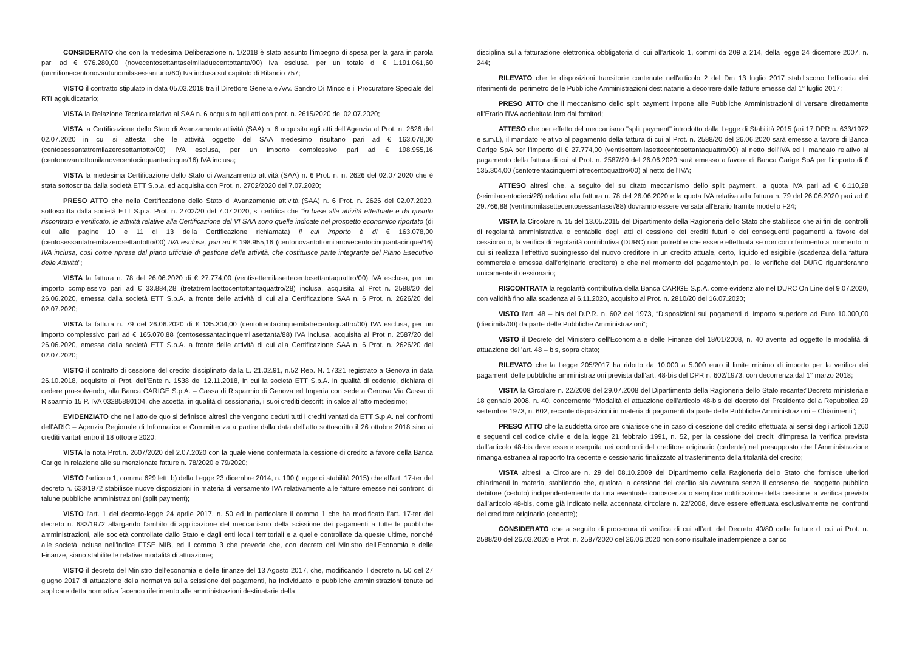CONSIDERATO che con la medesima Deliberazione n. 1/2018 è stato assunto l’impegno di spesa per la gara in parola pari ad € 976.280,00 (novecentosettantaseimiladuecentottanta/00) Iva esclusa, per un totale di € 1.191.061,60 (unmilionecentonovantunomilasessantuno/60) Iva inclusa sul capitolo di Bilancio 757;
VISTO il contratto stipulato in data 05.03.2018 tra il Direttore Generale Avv. Sandro Di Minco e il Procuratore Speciale del RTI aggiudicatario;
VISTA la Relazione Tecnica relativa al SAA n. 6 acquisita agli atti con prot. n. 2615/2020 del 02.07.2020;
VISTA la Certificazione dello Stato di Avanzamento attività (SAA) n. 6 acquisita agli atti dell’Agenzia al Prot. n. 2626 del 02.07.2020 in cui si attesta che le attività oggetto del SAA medesimo risultano pari ad € 163.078,00 (centosessantatremilazerosettantotto/00) IVA esclusa, per un importo complessivo pari ad € 198.955,16 (centonovantottomilanovecentocinquantacinque/16) IVA inclusa;
VISTA la medesima Certificazione dello Stato di Avanzamento attività (SAA) n. 6 Prot. n. n. 2626 del 02.07.2020 che è stata sottoscritta dalla società ETT S.p.a. ed acquisita con Prot. n. 2702/2020 del 7.07.2020;
PRESO ATTO che nella Certificazione dello Stato di Avanzamento attività (SAA) n. 6 Prot. n. 2626 del 02.07.2020, sottoscritta dalla società ETT S.p.a. Prot. n. 2702/20 del 7.07.2020, si certifica che “in base alle attività effettuate e da quanto riscontrato e verificato, le attività relative alla Certificazione del VI SAA sono quelle indicate nel prospetto economico riportato (di cui alle pagine 10 e 11 di 13 della Certificazione richiamata) il cui importo è di € 163.078,00 (centosessantatremilazerosettantotto/00) IVA esclusa, pari ad € 198.955,16 (centonovantottomilanovecentocinquantacinque/16) IVA inclusa, così come riprese dal piano ufficiale di gestione delle attività, che costituisce parte integrante del Piano Esecutivo delle Attività”;
VISTA la fattura n. 78 del 26.06.2020 di € 27.774,00 (ventisettemilasettecentosettantaquattro/00) IVA esclusa, per un importo complessivo pari ad € 33.884,28 (tretatremilaottocentottantaquattro/28) inclusa, acquisita al Prot n. 2588/20 del 26.06.2020, emessa dalla società ETT S.p.A. a fronte delle attività di cui alla Certificazione SAA n. 6 Prot. n. 2626/20 del 02.07.2020;
VISTA la fattura n. 79 del 26.06.2020 di € 135.304,00 (centotrentacinquemilatrecentoquattro/00) IVA esclusa, per un importo complessivo pari ad € 165.070,88 (centosessantacinquemilasettanta/88) IVA inclusa, acquisita al Prot n. 2587/20 del 26.06.2020, emessa dalla società ETT S.p.A. a fronte delle attività di cui alla Certificazione SAA n. 6 Prot. n. 2626/20 del 02.07.2020;
VISTO il contratto di cessione del credito disciplinato dalla L. 21.02.91, n.52 Rep. N. 17321 registrato a Genova in data 26.10.2018, acquisito al Prot. dell’Ente n. 1538 del 12.11.2018, in cui la società ETT S.p.A. in qualità di cedente, dichiara di cedere pro-solvendo, alla Banca CARIGE S.p.A. – Cassa di Risparmio di Genova ed Imperia con sede a Genova Via Cassa di Risparmio 15 P. IVA 03285880104, che accetta, in qualità di cessionaria, i suoi crediti descritti in calce all’atto medesimo;
EVIDENZIATO che nell’atto de quo si definisce altresì che vengono ceduti tutti i crediti vantati da ETT S.p.A. nei confronti dell’ARIC – Agenzia Regionale di Informatica e Committenza a partire dalla data dell’atto sottoscritto il 26 ottobre 2018 sino ai crediti vantati entro il 18 ottobre 2020;
VISTA la nota Prot.n. 2607/2020 del 2.07.2020 con la quale viene confermata la cessione di credito a favore della Banca Carige in relazione alle su menzionate fatture n. 78/2020 e 79/2020;
VISTO l'articolo 1, comma 629 lett. b) della Legge 23 dicembre 2014, n. 190 (Legge di stabilità 2015) che all'art. 17-ter del decreto n. 633/1972 stabilisce nuove disposizioni in materia di versamento IVA relativamente alle fatture emesse nei confronti di talune pubbliche amministrazioni (split payment);
VISTO l'art. 1 del decreto-legge 24 aprile 2017, n. 50 ed in particolare il comma 1 che ha modificato l'art. 17-ter del decreto n. 633/1972 allargando l'ambito di applicazione del meccanismo della scissione dei pagamenti a tutte le pubbliche amministrazioni, alle società controllate dallo Stato e dagli enti locali territoriali e a quelle controllate da queste ultime, nonché alle società incluse nell'indice FTSE MIB, ed il comma 3 che prevede che, con decreto del Ministro dell'Economia e delle Finanze, siano stabilite le relative modalità di attuazione;
VISTO il decreto del Ministro dell'economia e delle finanze del 13 Agosto 2017, che, modificando il decreto n. 50 del 27 giugno 2017 di attuazione della normativa sulla scissione dei pagamenti, ha individuato le pubbliche amministrazioni tenute ad applicare detta normativa facendo riferimento alle amministrazioni destinatarie della
disciplina sulla fatturazione elettronica obbligatoria di cui all'articolo 1, commi da 209 a 214, della legge 24 dicembre 2007, n. 244;
RILEVATO che le disposizioni transitorie contenute nell'articolo 2 del Dm 13 luglio 2017 stabiliscono l'efficacia dei riferimenti del perimetro delle Pubbliche Amministrazioni destinatarie a decorrere dalle fatture emesse dal 1° luglio 2017;
PRESO ATTO che il meccanismo dello split payment impone alle Pubbliche Amministrazioni di versare direttamente all'Erario l'IVA addebitata loro dai fornitori;
ATTESO che per effetto del meccanismo "split payment" introdotto dalla Legge di Stabilità 2015 (ari 17 DPR n. 633/1972 e s.m.L), il mandato relativo al pagamento della fattura di cui al Prot. n. 2588/20 del 26.06.2020 sarà emesso a favore di Banca Carige SpA per l'importo di € 27.774,00 (ventisettemilasettecentosettantaquattro/00) al netto dell'IVA ed il mandato relativo al pagamento della fattura di cui al Prot. n. 2587/20 del 26.06.2020 sarà emesso a favore di Banca Carige SpA per l'importo di € 135.304,00 (centotrentacinquemilatrecentoquattro/00) al netto dell'IVA;
ATTESO altresì che, a seguito del su citato meccanismo dello split payment, la quota IVA pari ad € 6.110,28 (seimilacentodieci/28) relativa alla fattura n. 78 del 26.06.2020 e la quota IVA relativa alla fattura n. 79 del 26.06.2020 pari ad € 29.766,88 (ventinomilasettecentosessantasei/88) dovranno essere versata all'Erario tramite modello F24;
VISTA la Circolare n. 15 del 13.05.2015 del Dipartimento della Ragioneria dello Stato che stabilisce che ai fini dei controlli di regolarità amministrativa e contabile degli atti di cessione dei crediti futuri e dei conseguenti pagamenti a favore del cessionario, la verifica di regolarità contributiva (DURC) non potrebbe che essere effettuata se non con riferimento al momento in cui si realizza l’effettivo subingresso del nuovo creditore in un credito attuale, certo, liquido ed esigibile (scadenza della fattura commerciale emessa dall’originario creditore) e che nel momento del pagamento,in poi, le verifiche del DURC riguarderanno unicamente il cessionario;
RISCONTRATA la regolarità contributiva della Banca CARIGE S.p.A. come evidenziato nel DURC On Line del 9.07.2020, con validità fino alla scadenza al 6.11.2020, acquisito al Prot. n. 2810/20 del 16.07.2020;
VISTO l’art. 48 – bis del D.P.R. n. 602 del 1973, “Disposizioni sui pagamenti di importo superiore ad Euro 10.000,00 (diecimila/00) da parte delle Pubbliche Amministrazioni”;
VISTO il Decreto del Ministero dell’Economia e delle Finanze del 18/01/2008, n. 40 avente ad oggetto le modalità di attuazione dell’art. 48 – bis, sopra citato;
RILEVATO che la Legge 205/2017 ha ridotto da 10.000 a 5.000 euro il limite minimo di importo per la verifica dei pagamenti delle pubbliche amministrazioni prevista dall’art. 48-bis del DPR n. 602/1973, con decorrenza dal 1° marzo 2018;
VISTA la Circolare n. 22/2008 del 29.07.2008 del Dipartimento della Ragioneria dello Stato recante:”Decreto ministeriale 18 gennaio 2008, n. 40, concernente “Modalità di attuazione dell’articolo 48-bis del decreto del Presidente della Repubblica 29 settembre 1973, n. 602, recante disposizioni in materia di pagamenti da parte delle Pubbliche Amministrazioni – Chiarimenti”;
PRESO ATTO che la suddetta circolare chiarisce che in caso di cessione del credito effettuata ai sensi degli articoli 1260 e seguenti del codice civile e della legge 21 febbraio 1991, n. 52, per la cessione dei crediti d’impresa la verifica prevista dall’articolo 48-bis deve essere eseguita nei confronti del creditore originario (cedente) nel presupposto che l’Amministrazione rimanga estranea al rapporto tra cedente e cessionario finalizzato al trasferimento della titolarità del credito;
VISTA altresì la Circolare n. 29 del 08.10.2009 del Dipartimento della Ragioneria dello Stato che fornisce ulteriori chiarimenti in materia, stabilendo che, qualora la cessione del credito sia avvenuta senza il consenso del soggetto pubblico debitore (ceduto) indipendentemente da una eventuale conoscenza o semplice notificazione della cessione la verifica prevista dall’articolo 48-bis, come già indicato nella accennata circolare n. 22/2008, deve essere effettuata esclusivamente nei confronti del creditore originario (cedente);
CONSIDERATO che a seguito di procedura di verifica di cui all’art. del Decreto 40/80 delle fatture di cui ai Prot. n. 2588/20 del 26.03.2020 e Prot. n. 2587/2020 del 26.06.2020 non sono risultate inadempienze a carico